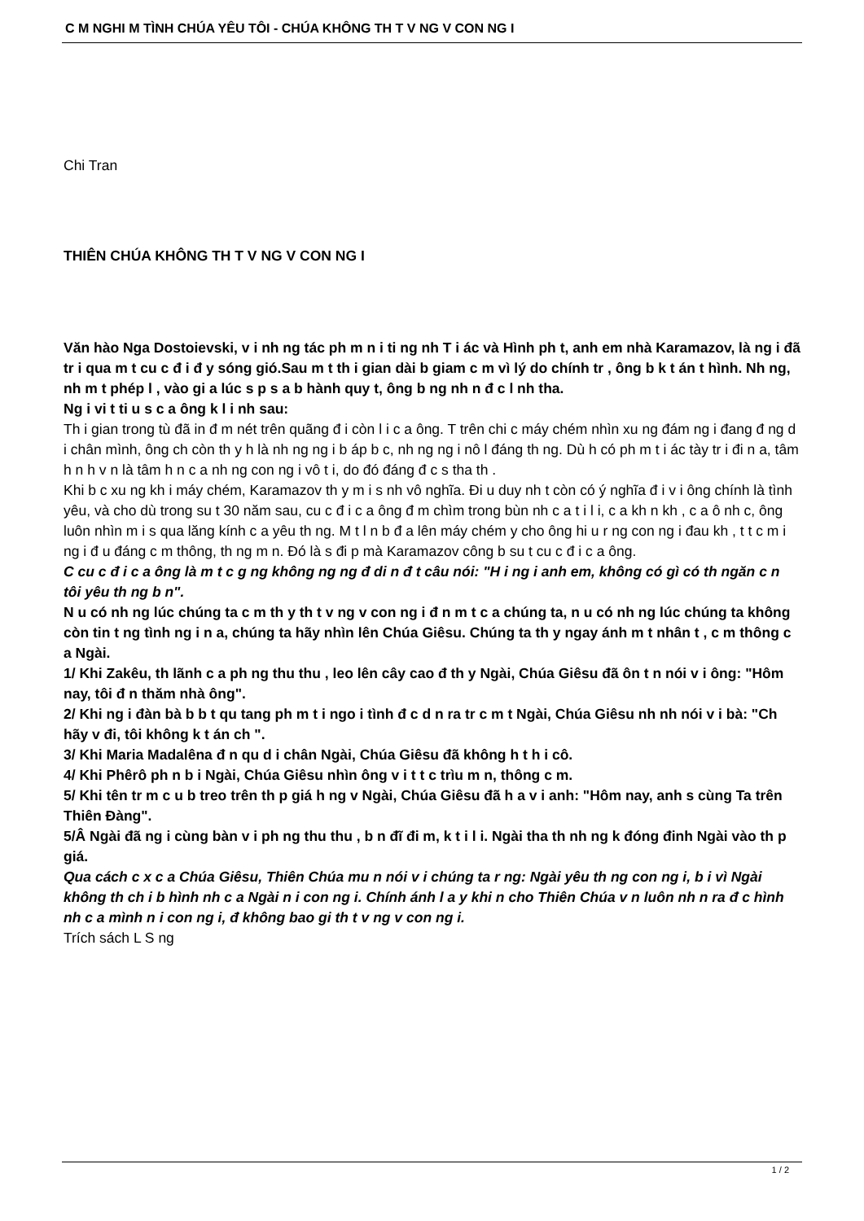C M NGHI M TÌNH CHÚA YÊU TÔI - CHÚA KHÔNG TH T V NG V CON NG I
Chi Tran
THIÊN CHÚA KHÔNG TH T V NG V CON NG I
Văn hào Nga Dostoievski, v i nh ng tác ph m n i ti ng nh T i ác và Hình ph t, anh em nhà Karamazov, là ng i đã tr i qua m t cu c đ i đ y sóng gió.Sau m t th i gian dài b giam c m vì lý do chính tr , ông b k t án t hình. Nh ng, nh m t phép l , vào gi a lúc s p s a b hành quy t, ông b ng nh n đ c l nh tha.
Ng i vi t ti u s c a ông k l i nh sau:
Th i gian trong tù đã in đ m nét trên quãng đ i còn l i c a ông. T trên chi c máy chém nhìn xu ng đám ng i đang đ ng d i chân mình, ông ch còn th y h là nh ng ng i b áp b c, nh ng ng i nô l đáng th ng. Dù h có ph m t i ác tày tr i đi n a, tâm h n h v n là tâm h n c a nh ng con ng i vô t i, do đó đáng đ c s tha th .
Khi b c xu ng kh i máy chém, Karamazov th y m i s nh vô nghĩa. Đi u duy nh t còn có ý nghĩa đ i v i ông chính là tình yêu, và cho dù trong su t 30 năm sau, cu c đ i c a ông đ m chìm trong bùn nh c a t i l i, c a kh n kh , c a ô nh c, ông luôn nhìn m i s qua lăng kính c a yêu th ng. M t l n b đ a lên máy chém y cho ông hi u r ng con ng i đau kh , t t c m i ng i đ u đáng c m thông, th ng m n. Đó là s đi p mà Karamazov công b su t cu c đ i c a ông.
C cu c đ i c a ông là m t c g ng không ng ng đ di n đ t câu nói: "H i ng i anh em, không có gì có th ngăn c n tôi yêu th ng b n".
N u có nh ng lúc chúng ta c m th y th t v ng v con ng i đ n m t c a chúng ta, n u có nh ng lúc chúng ta không còn tin t ng tình ng i n a, chúng ta hãy nhìn lên Chúa Giêsu. Chúng ta th y ngay ánh m t nhân t , c m thông c a Ngài.
1/ Khi Zakêu, th lãnh c a ph ng thu thu , leo lên cây cao đ th y Ngài, Chúa Giêsu đã ôn t n nói v i ông: "Hôm nay, tôi đ n thăm nhà ông".
2/ Khi ng i đàn bà b b t qu tang ph m t i ngo i tình đ c d n ra tr c m t Ngài, Chúa Giêsu nh nh nói v i bà: "Ch hãy v đi, tôi không k t án ch ".
3/ Khi Maria Madalêna đ n qu d i chân Ngài, Chúa Giêsu đã không h t h i cô.
4/ Khi Phêrô ph n b i Ngài, Chúa Giêsu nhìn ông v i t t c trìu m n, thông c m.
5/ Khi tên tr m c u b treo trên th p giá h ng v Ngài, Chúa Giêsu đã h a v i anh: "Hôm nay, anh s cùng Ta trên Thiên Đàng".
5/Â Ngài đã ng i cùng bàn v i ph ng thu thu , b n đĩ đi m, k t i l i. Ngài tha th nh ng k đóng đinh Ngài vào th p giá.
Qua cách c x c a Chúa Giêsu, Thiên Chúa mu n nói v i chúng ta r ng: Ngài yêu th ng con ng i, b i vì Ngài không th ch i b hình nh c a Ngài n i con ng i. Chính ánh l a y khi n cho Thiên Chúa v n luôn nh n ra đ c hình nh c a mình n i con ng i, đ không bao gi th t v ng v con ng i.
Trích sách L S ng
1 / 2